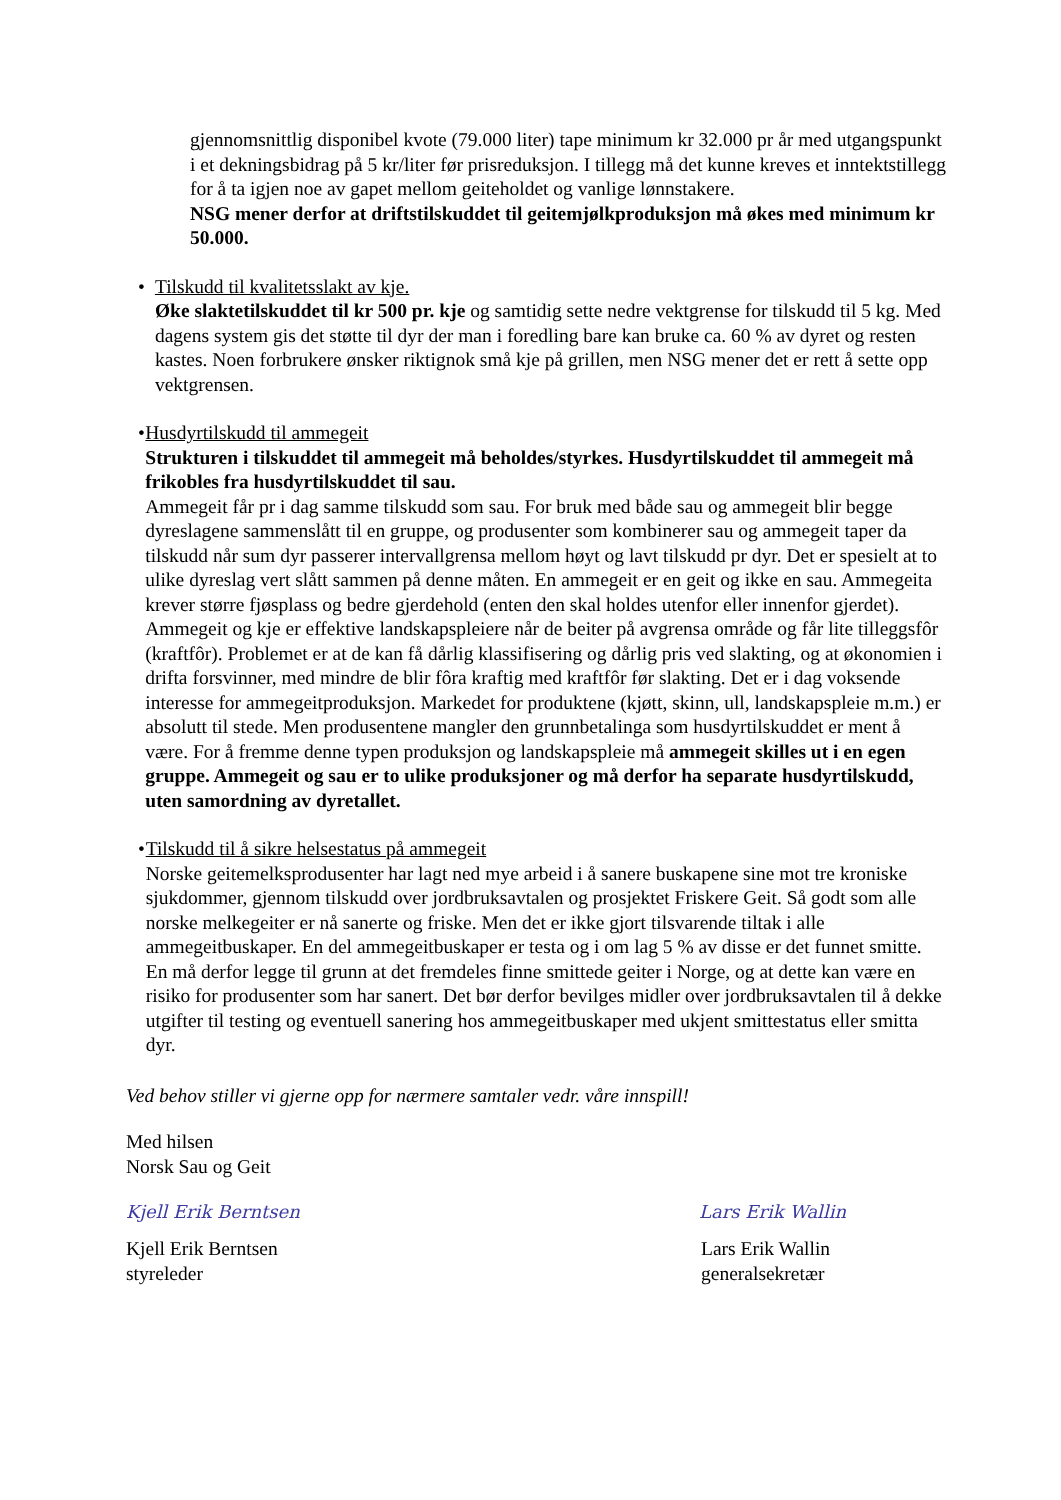gjennomsnittlig disponibel kvote (79.000 liter) tape minimum kr 32.000 pr år med utgangspunkt i et dekningsbidrag på 5 kr/liter før prisreduksjon. I tillegg må det kunne kreves et inntektstillegg for å ta igjen noe av gapet mellom geiteholdet og vanlige lønnstakere.
NSG mener derfor at driftstilskuddet til geitemjølkproduksjon må økes med minimum kr 50.000.
• Tilskudd til kvalitetsslakt av kje.
Øke slaktetilskuddet til kr 500 pr. kje og samtidig sette nedre vektgrense for tilskudd til 5 kg. Med dagens system gis det støtte til dyr der man i foredling bare kan bruke ca. 60 % av dyret og resten kastes. Noen forbrukere ønsker riktignok små kje på grillen, men NSG mener det er rett å sette opp vektgrensen.
• Husdyrtilskudd til ammegeit
Strukturen i tilskuddet til ammegeit må beholdes/styrkes. Husdyrtilskuddet til ammegeit må frikobles fra husdyrtilskuddet til sau.
Ammegeit får pr i dag samme tilskudd som sau. For bruk med både sau og ammegeit blir begge dyreslagene sammenslått til en gruppe, og produsenter som kombinerer sau og ammegeit taper da tilskudd når sum dyr passerer intervallgrensa mellom høyt og lavt tilskudd pr dyr. Det er spesielt at to ulike dyreslag vert slått sammen på denne måten. En ammegeit er en geit og ikke en sau. Ammegeita krever større fjøsplass og bedre gjerdehold (enten den skal holdes utenfor eller innenfor gjerdet).
Ammegeit og kje er effektive landskapspleiere når de beiter på avgrensa område og får lite tilleggsfôr (kraftfôr). Problemet er at de kan få dårlig klassifisering og dårlig pris ved slakting, og at økonomien i drifta forsvinner, med mindre de blir fôra kraftig med kraftfôr før slakting. Det er i dag voksende interesse for ammegeitproduksjon. Markedet for produktene (kjøtt, skinn, ull, landskapspleie m.m.) er absolutt til stede. Men produsentene mangler den grunnbetalinga som husdyrtilskuddet er ment å være. For å fremme denne typen produksjon og landskapspleie må ammegeit skilles ut i en egen gruppe. Ammegeit og sau er to ulike produksjoner og må derfor ha separate husdyrtilskudd, uten samordning av dyretallet.
• Tilskudd til å sikre helsestatus på ammegeit
Norske geitemelksprodusenter har lagt ned mye arbeid i å sanere buskapene sine mot tre kroniske sjukdommer, gjennom tilskudd over jordbruksavtalen og prosjektet Friskere Geit. Så godt som alle norske melkegeiter er nå sanerte og friske. Men det er ikke gjort tilsvarende tiltak i alle ammegeitbuskaper. En del ammegeitbuskaper er testa og i om lag 5 % av disse er det funnet smitte. En må derfor legge til grunn at det fremdeles finne smittede geiter i Norge, og at dette kan være en risiko for produsenter som har sanert. Det bør derfor bevilges midler over jordbruksavtalen til å dekke utgifter til testing og eventuell sanering hos ammegeitbuskaper med ukjent smittestatus eller smitta dyr.
Ved behov stiller vi gjerne opp for nærmere samtaler vedr. våre innspill!
Med hilsen
Norsk Sau og Geit
Kjell Erik Berntsen Lars Erik Wallin
Kjell Erik Berntsen
styreleder
Lars Erik Wallin
generalsekretær